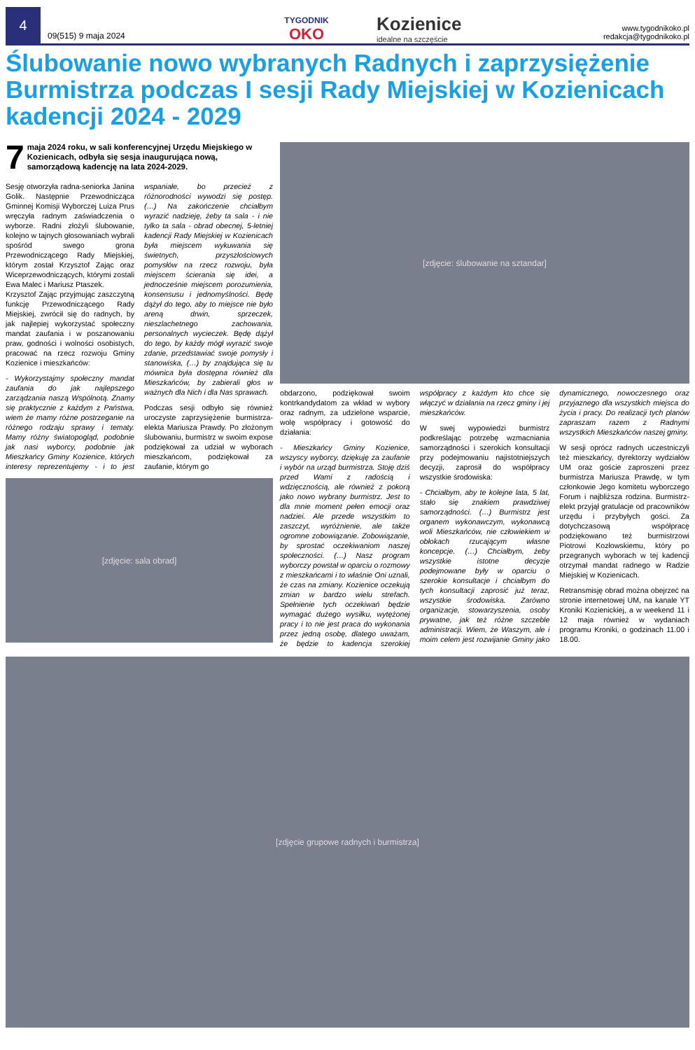4
09(515) 9 maja 2024
TYGODNIK
OKO
Kozienice
idealne na szczęście
www.tygodnikoko.pl
redakcja@tygodnikoko.pl
Ślubowanie nowo wybranych Radnych i zaprzysiężenie Burmistrza podczas I sesji Rady Miejskiej w Kozienicach kadencji 2024 - 2029
7 maja 2024 roku, w sali konferencyjnej Urzędu Miejskiego w Kozienicach, odbyła się sesja inaugurująca nową, samorządową kadencję na lata 2024-2029.
Sesję otworzyła radna-seniorka Janina Golik. Następnie Przewodnicząca Gminnej Komisji Wyborczej Luiza Prus wręczyła radnym zaświadczenia o wyborze. Radni złożyli ślubowanie, kolejno w tajnych głosowaniach wybrali spośród swego grona Przewodniczącego Rady Miejskiej, którym został Krzysztof Zając oraz Wiceprzewodniczących, którymi zostali Ewa Malec i Mariusz Ptaszek.
Krzysztof Zając przyjmując zaszczytną funkcję Przewodniczącego Rady Miejskiej, zwrócił się do radnych, by jak najlepiej wykorzystać społeczny mandat zaufania i w poszanowaniu praw, godności i wolności osobistych, pracować na rzecz rozwoju Gminy Kozienice i mieszkańców:
- Wykorzystajmy społeczny mandat zaufania do jak najlepszego zarządzania naszą Wspólnotą. Znamy się praktycznie z każdym z Państwa, wiem że mamy różne postrzeganie na różnego rodzaju sprawy i tematy. Mamy różny światopogląd, podobnie jak nasi wyborcy, podobnie jak Mieszkańcy Gminy Kozienice, których interesy reprezentujemy - i to jest wspaniałe, bo przecież z różnorodności wywodzi się postęp. (…) Na zakończenie chciałbym wyrazić nadzieję, żeby ta sala - i nie tylko ta sala - obrad obecnej, 5-letniej kadencji Rady Miejskiej w Kozienicach była miejscem wykuwania się świetnych, przyszłościowych pomysłów na rzecz rozwoju, była miejscem ścierania się idei, a jednocześnie miejscem porozumienia, konsensusu i jednomyślności. Będę dążył do tego, aby to miejsce nie było areną drwin, sprzeczek, nieszlachetnego zachowania, personalnych wycieczek. Będę dążył do tego, by każdy mógł wyrazić swoje zdanie, przedstawiać swoje pomysły i stanowiska, (…) by znajdująca się tu mównica była dostępna również dla Mieszkańców, by zabierali głos w ważnych dla Nich i dla Nas sprawach.
Podczas sesji odbyło się również uroczyste zaprzysiężenie burmistrza-elekta Mariusza Prawdy. Po złożonym ślubowaniu, burmistrz w swoim expose podziękował za udział w wyborach mieszkańcom, podziękował za zaufanie, którym go
[zdjęcie: sala obrad]
[zdjęcie: ślubowanie na sztandar]
obdarzono, podziękował swoim kontrkandydatom za wkład w wybory oraz radnym, za udzielone wsparcie, wolę współpracy i gotowość do działania:
- Mieszkańcy Gminy Kozienice, wszyscy wyborcy, dziękuję za zaufanie i wybór na urząd burmistrza. Stoję dziś przed Wami z radością i wdzięcznością, ale również z pokorą jako nowo wybrany burmistrz. Jest to dla mnie moment pełen emocji oraz nadziei. Ale przede wszystkim to zaszczyt, wyróżnienie, ale także ogromne zobowiązanie. Zobowiązanie, by sprostać oczekiwaniom naszej społeczności. (…) Nasz program wyborczy powstał w oparciu o rozmowy z mieszkańcami i to właśnie Oni uznali, że czas na zmiany. Kozienice oczekują zmian w bardzo wielu strefach. Spełnienie tych oczekiwań będzie wymagać dużego wysiłku, wytężonej pracy i to nie jest praca do wykonania przez jedną osobę, dlatego uważam, że będzie to kadencja szerokiej współpracy z każdym kto chce się włączyć w działania na rzecz gminy i jej mieszkańców.
W swej wypowiedzi burmistrz podkreślając potrzebę wzmacniania samorządności i szerokich konsultacji przy podejmowaniu najistotniejszych decyzji, zaprosił do współpracy wszystkie środowiska:
- Chciałbym, aby te kolejne lata, 5 lat, stało się znakiem prawdziwej samorządności. (…) Burmistrz jest organem wykonawczym, wykonawcą woli Mieszkańców, nie człowiekiem w obłokach rzucającym własne koncepcje. (…) Chciałbym, żeby wszystkie istotne decyzje podejmowane były w oparciu o szerokie konsultacje i chciałbym do tych konsultacji zaprosić już teraz, wszystkie środowiska. Zarówno organizacje, stowarzyszenia, osoby prywatne, jak też różne szczeble administracji. Wiem, że Waszym, ale i moim celem jest rozwijanie Gminy jako dynamicznego, nowoczesnego oraz przyjaznego dla wszystkich miejsca do życia i pracy. Do realizacji tych planów zapraszam razem z Radnymi wszystkich Mieszkańców naszej gminy.
W sesji oprócz radnych uczestniczyli też mieszkańcy, dyrektorzy wydziałów UM oraz goście zaproszeni przez burmistrza Mariusza Prawdę, w tym członkowie Jego komitetu wyborczego Forum i najbliższa rodzina. Burmistrz-elekt przyjął gratulacje od pracowników urzędu i przybyłych gości. Za dotychczasową współpracę podziękowano też burmistrzowi Piotrowi Kozłowskiemu, który po przegranych wyborach w tej kadencji otrzymał mandat radnego w Radzie Miejskiej w Kozienicach.
Retransmisję obrad można obejrzeć na stronie internetowej UM, na kanale YT Kroniki Kozienickiej, a w weekend 11 i 12 maja również w wydaniach programu Kroniki, o godzinach 11.00 i 18.00.
[zdjęcie grupowe radnych i burmistrza]